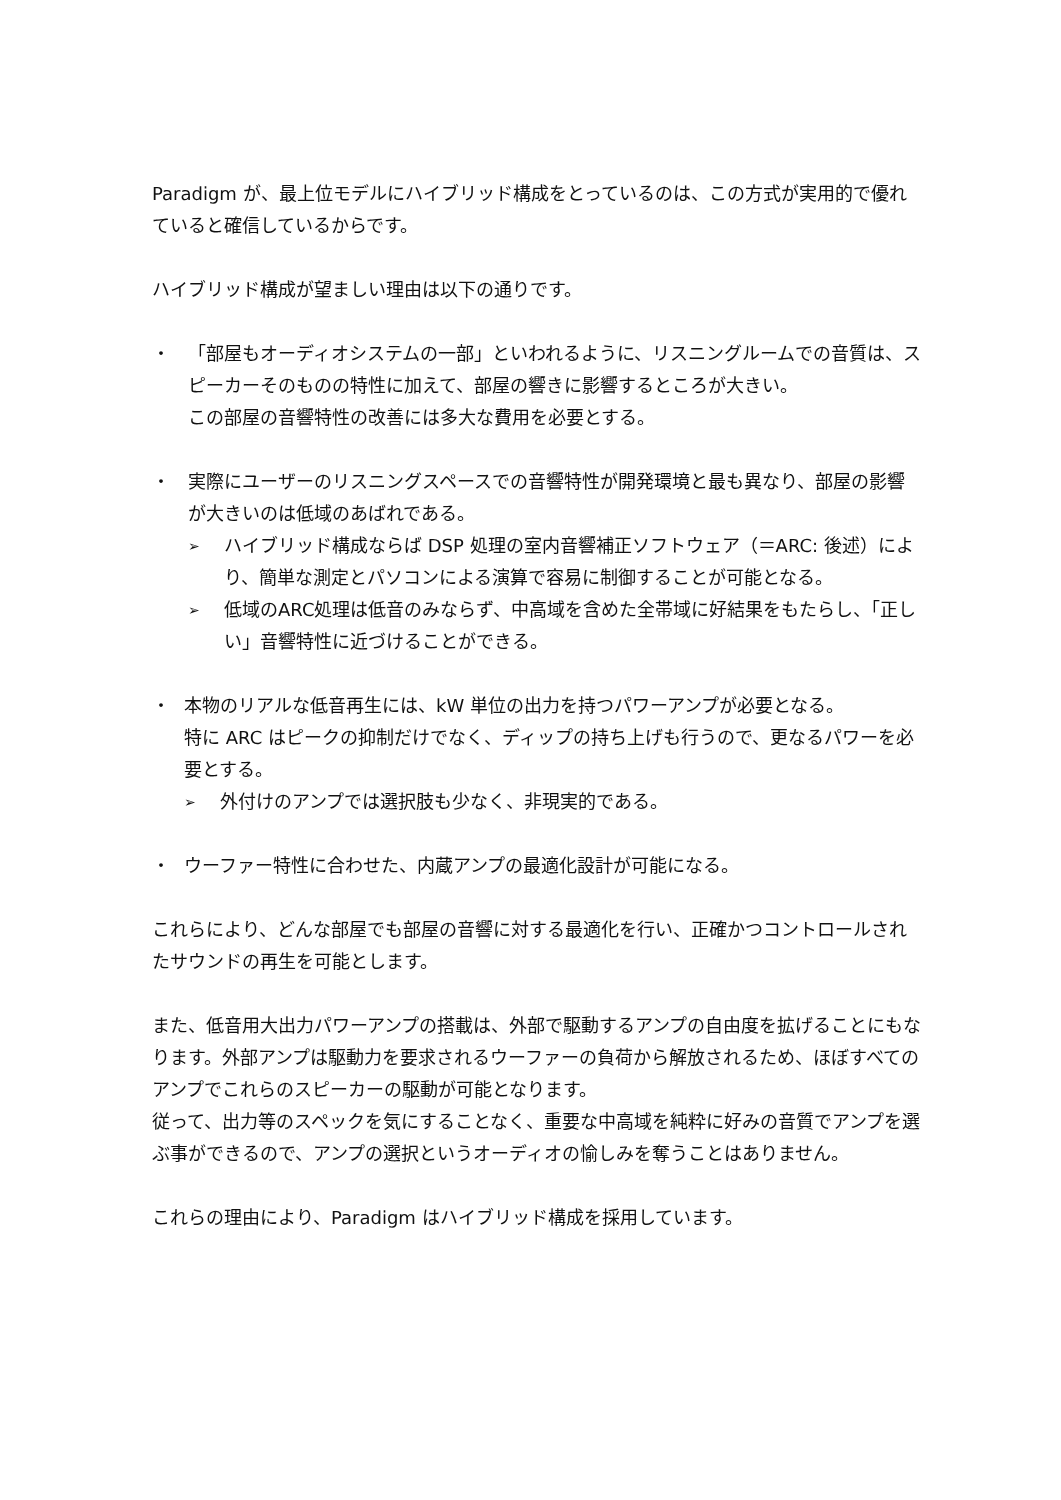Paradigm が、最上位モデルにハイブリッド構成をとっているのは、この方式が実用的で優れていると確信しているからです。
ハイブリッド構成が望ましい理由は以下の通りです。
・ 「部屋もオーディオシステムの一部」といわれるように、リスニングルームでの音質は、スピーカーそのものの特性に加えて、部屋の響きに影響するところが大きい。
この部屋の音響特性の改善には多大な費用を必要とする。
・ 実際にユーザーのリスニングスペースでの音響特性が開発環境と最も異なり、部屋の影響が大きいのは低域のあばれである。
➢
ハイブリッド構成ならば DSP 処理の室内音響補正ソフトウェア（＝ARC: 後述）により、簡単な測定とパソコンによる演算で容易に制御することが可能となる。
➢
低域のARC処理は低音のみならず、中高域を含めた全帯域に好結果をもたらし、「正しい」音響特性に近づけることができる。
・ 本物のリアルな低音再生には、kW 単位の出力を持つパワーアンプが必要となる。
特に ARC はピークの抑制だけでなく、ディップの持ち上げも行うので、更なるパワーを必要とする。
➢
外付けのアンプでは選択肢も少なく、非現実的である。
・ ウーファー特性に合わせた、内蔵アンプの最適化設計が可能になる。
これらにより、どんな部屋でも部屋の音響に対する最適化を行い、正確かつコントロールされたサウンドの再生を可能とします。
また、低音用大出力パワーアンプの搭載は、外部で駆動するアンプの自由度を拡げることにもなります。外部アンプは駆動力を要求されるウーファーの負荷から解放されるため、ほぼすべてのアンプでこれらのスピーカーの駆動が可能となります。
従って、出力等のスペックを気にすることなく、重要な中高域を純粋に好みの音質でアンプを選ぶ事ができるので、アンプの選択というオーディオの愉しみを奪うことはありません。
これらの理由により、Paradigm はハイブリッド構成を採用しています。